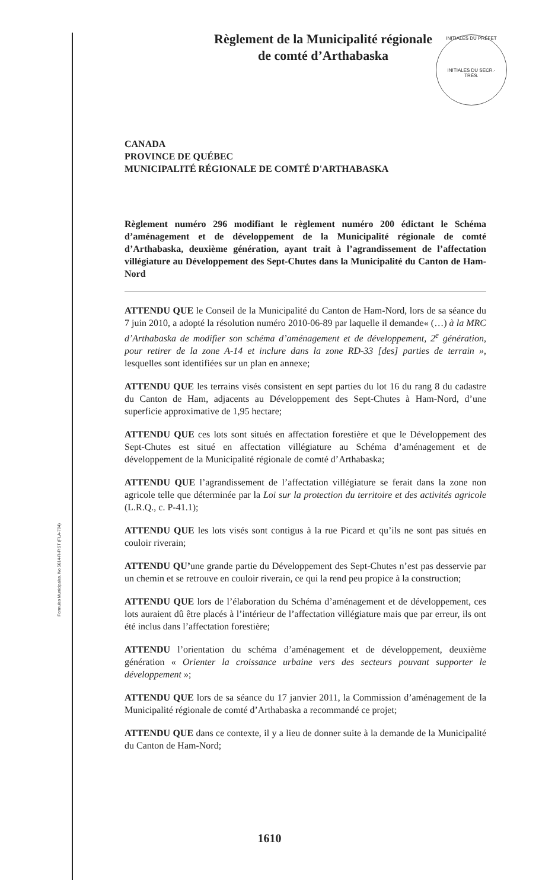Règlement de la Municipalité régionale
de comté d’Arthabaska
INITIALES DU PRÉFET
INITIALES DU SECR.-TRÉS.
Formules Municipales, No 5614-R-PIST (FLA-794)
CANADA
PROVINCE DE QUÉBEC
MUNICIPALITÉ RÉGIONALE DE COMTÉ D'ARTHABASKA
Règlement numéro 296 modifiant le règlement numéro 200 édictant le Schéma d’aménagement et de développement de la Municipalité régionale de comté d’Arthabaska, deuxième génération, ayant trait à l’agrandissement de l’affectation villégiature au Développement des Sept-Chutes dans la Municipalité du Canton de Ham-Nord
ATTENDU QUE le Conseil de la Municipalité du Canton de Ham-Nord, lors de sa séance du 7 juin 2010, a adopté la résolution numéro 2010-06-89 par laquelle il demande« (…) à la MRC d’Arthabaska de modifier son schéma d’aménagement et de développement, 2<sup>e</sup> génération, pour retirer de la zone A-14 et inclure dans la zone RD-33 [des] parties de terrain », lesquelles sont identifiées sur un plan en annexe;
ATTENDU QUE les terrains visés consistent en sept parties du lot 16 du rang 8 du cadastre du Canton de Ham, adjacents au Développement des Sept-Chutes à Ham-Nord, d’une superficie approximative de 1,95 hectare;
ATTENDU QUE ces lots sont situés en affectation forestière et que le Développement des Sept-Chutes est situé en affectation villégiature au Schéma d’aménagement et de développement de la Municipalité régionale de comté d’Arthabaska;
ATTENDU QUE l’agrandissement de l’affectation villégiature se ferait dans la zone non agricole telle que déterminée par la Loi sur la protection du territoire et des activités agricole (L.R.Q., c. P-41.1);
ATTENDU QUE les lots visés sont contigus à la rue Picard et qu’ils ne sont pas situés en couloir riverain;
ATTENDU QU’une grande partie du Développement des Sept-Chutes n’est pas desservie par un chemin et se retrouve en couloir riverain, ce qui la rend peu propice à la construction;
ATTENDU QUE lors de l’élaboration du Schéma d’aménagement et de développement, ces lots auraient dû être placés à l’intérieur de l’affectation villégiature mais que par erreur, ils ont été inclus dans l’affectation forestière;
ATTENDU l’orientation du schéma d’aménagement et de développement, deuxième génération « Orienter la croissance urbaine vers des secteurs pouvant supporter le développement »;
ATTENDU QUE lors de sa séance du 17 janvier 2011, la Commission d’aménagement de la Municipalité régionale de comté d’Arthabaska a recommandé ce projet;
ATTENDU QUE dans ce contexte, il y a lieu de donner suite à la demande de la Municipalité du Canton de Ham-Nord;
1610